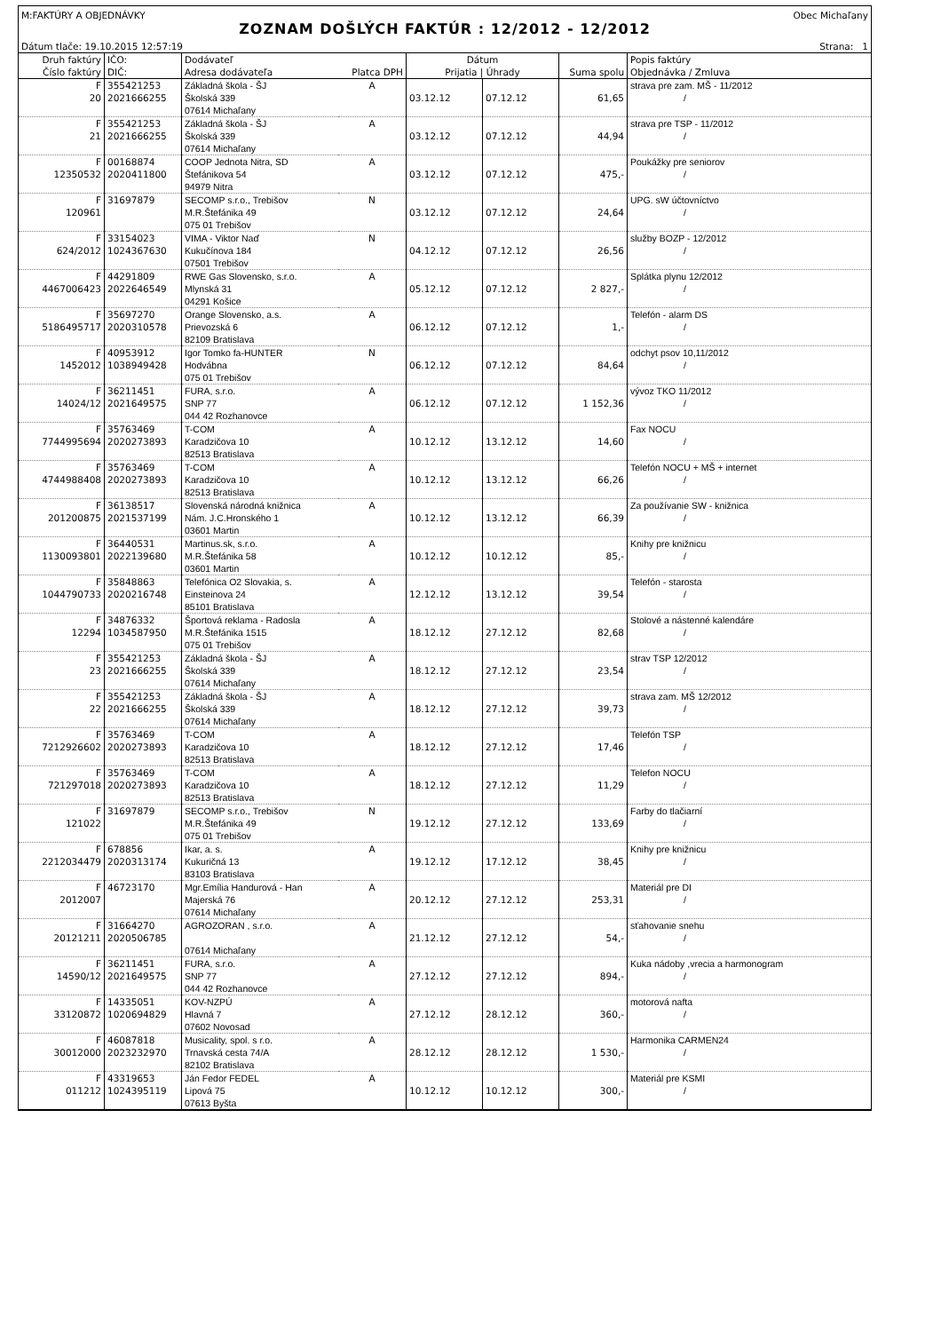M:FAKTÚRY A OBJEDNÁVKY Obec Michaľany
ZOZNAM DOŠLÝCH FAKTÚR : 12/2012 - 12/2012
Dátum tlače: 19.10.2015 12:57:19 Strana: 1
| Druh faktúry Číslo faktúry | IČO: DIČ: | Dodávateľ Adresa dodávateľa | Platca DPH | Dátum Prijatia / Úhrady | | Suma spolu | Popis faktúry Objednávka / Zmluva |
| --- | --- | --- | --- | --- | --- | --- | --- |
| F 20 | 355421253 2021666255 | Základná škola - ŠJ Školská 339 07614 Michaľany | A | 03.12.12 | 07.12.12 | 61,65 | strava pre zam. MŠ - 11/2012 / |
| F 21 | 355421253 2021666255 | Základná škola - ŠJ Školská 339 07614 Michaľany | A | 03.12.12 | 07.12.12 | 44,94 | strava pre TSP - 11/2012 / |
| F 12350532 | 00168874 2020411800 | COOP Jednota Nitra, SD Štefánikova 54 94979 Nitra | A | 03.12.12 | 07.12.12 | 475,- | Poukážky pre seniorov / |
| F 120961 | 31697879 | SECOMP s.r.o., Trebišov M.R.Štefánika 49 075 01 Trebišov | N | 03.12.12 | 07.12.12 | 24,64 | UPG. sW účtovníctvo / |
| F 624/2012 | 33154023 1024367630 | VIMA - Viktor Naď Kukučínova 184 07501 Trebišov | N | 04.12.12 | 07.12.12 | 26,56 | služby BOZP - 12/2012 / |
| F 4467006423 | 44291809 2022646549 | RWE Gas Slovensko, s.r.o. Mlynská 31 04291 Košice | A | 05.12.12 | 07.12.12 | 2 827,- | Splátka plynu 12/2012 / |
| F 5186495717 | 35697270 2020310578 | Orange Slovensko, a.s. Prievozská 6 82109 Bratislava | A | 06.12.12 | 07.12.12 | 1,- | Telefón - alarm DS / |
| F 1452012 | 40953912 1038949428 | Igor Tomko fa-HUNTER Hodvábna 075 01 Trebišov | N | 06.12.12 | 07.12.12 | 84,64 | odchyt psov 10,11/2012 / |
| F 14024/12 | 36211451 2021649575 | FURA, s.r.o. SNP 77 044 42 Rozhanovce | A | 06.12.12 | 07.12.12 | 1 152,36 | vývoz TKO 11/2012 / |
| F 7744995694 | 35763469 2020273893 | T-COM Karadzičova 10 82513 Bratislava | A | 10.12.12 | 13.12.12 | 14,60 | Fax NOCU / |
| F 4744988408 | 35763469 2020273893 | T-COM Karadzičova 10 82513 Bratislava | A | 10.12.12 | 13.12.12 | 66,26 | Telefón NOCU + MŠ + internet / |
| F 201200875 | 36138517 2021537199 | Slovenská národná knižnica Nám. J.C.Hronského 1 03601 Martin | A | 10.12.12 | 13.12.12 | 66,39 | Za používanie SW - knižnica / |
| F 1130093801 | 36440531 2022139680 | Martinus.sk, s.r.o. M.R.Štefánika 58 03601 Martin | A | 10.12.12 | 10.12.12 | 85,- | Knihy pre knižnicu / |
| F 1044790733 | 35848863 2020216748 | Telefónica O2 Slovakia, s. Einsteinova 24 85101 Bratislava | A | 12.12.12 | 13.12.12 | 39,54 | Telefón - starosta / |
| F 12294 | 34876332 1034587950 | Športová reklama - Radosla M.R.Štefánika 1515 075 01 Trebišov | A | 18.12.12 | 27.12.12 | 82,68 | Stolové a nástenné kalendáre / |
| F 23 | 355421253 2021666255 | Základná škola - ŠJ Školská 339 07614 Michaľany | A | 18.12.12 | 27.12.12 | 23,54 | strav TSP 12/2012 / |
| F 22 | 355421253 2021666255 | Základná škola - ŠJ Školská 339 07614 Michaľany | A | 18.12.12 | 27.12.12 | 39,73 | strava zam. MŠ 12/2012 / |
| F 7212926602 | 35763469 2020273893 | T-COM Karadzičova 10 82513 Bratislava | A | 18.12.12 | 27.12.12 | 17,46 | Telefón TSP / |
| F 721297018 | 35763469 2020273893 | T-COM Karadzičova 10 82513 Bratislava | A | 18.12.12 | 27.12.12 | 11,29 | Telefon NOCU / |
| F 121022 | 31697879 | SECOMP s.r.o., Trebišov M.R.Štefánika 49 075 01 Trebišov | N | 19.12.12 | 27.12.12 | 133,69 | Farby do tlačiarní / |
| F 2212034479 | 678856 2020313174 | Ikar, a. s. Kukuričná 13 83103 Bratislava | A | 19.12.12 | 17.12.12 | 38,45 | Knihy pre knižnicu / |
| F 2012007 | 46723170 | Mgr.Emília Handurová - Han Majerská 76 07614 Michaľany | A | 20.12.12 | 27.12.12 | 253,31 | Materiál pre DI / |
| F 20121211 | 31664270 2020506785 | AGROZORAN , s.r.o. 07614 Michaľany | A | 21.12.12 | 27.12.12 | 54,- | sťahovanie snehu / |
| F 14590/12 | 36211451 2021649575 | FURA, s.r.o. SNP 77 044 42 Rozhanovce | A | 27.12.12 | 27.12.12 | 894,- | Kuka nádoby ,vrecia a harmonogram / |
| F 33120872 | 14335051 1020694829 | KOV-NZPÚ Hlavná 7 07602 Novosad | A | 27.12.12 | 28.12.12 | 360,- | motorová nafta / |
| F 30012000 | 46087818 2023232970 | Musicality, spol. s r.o. Trnavská cesta 74/A 82102 Bratislava | A | 28.12.12 | 28.12.12 | 1 530,- | Harmonika CARMEN24 / |
| F 011212 | 43319653 1024395119 | Ján Fedor FEDEL Lipová 75 07613 Byšta | A | 10.12.12 | 10.12.12 | 300,- | Materiál pre KSMI / |